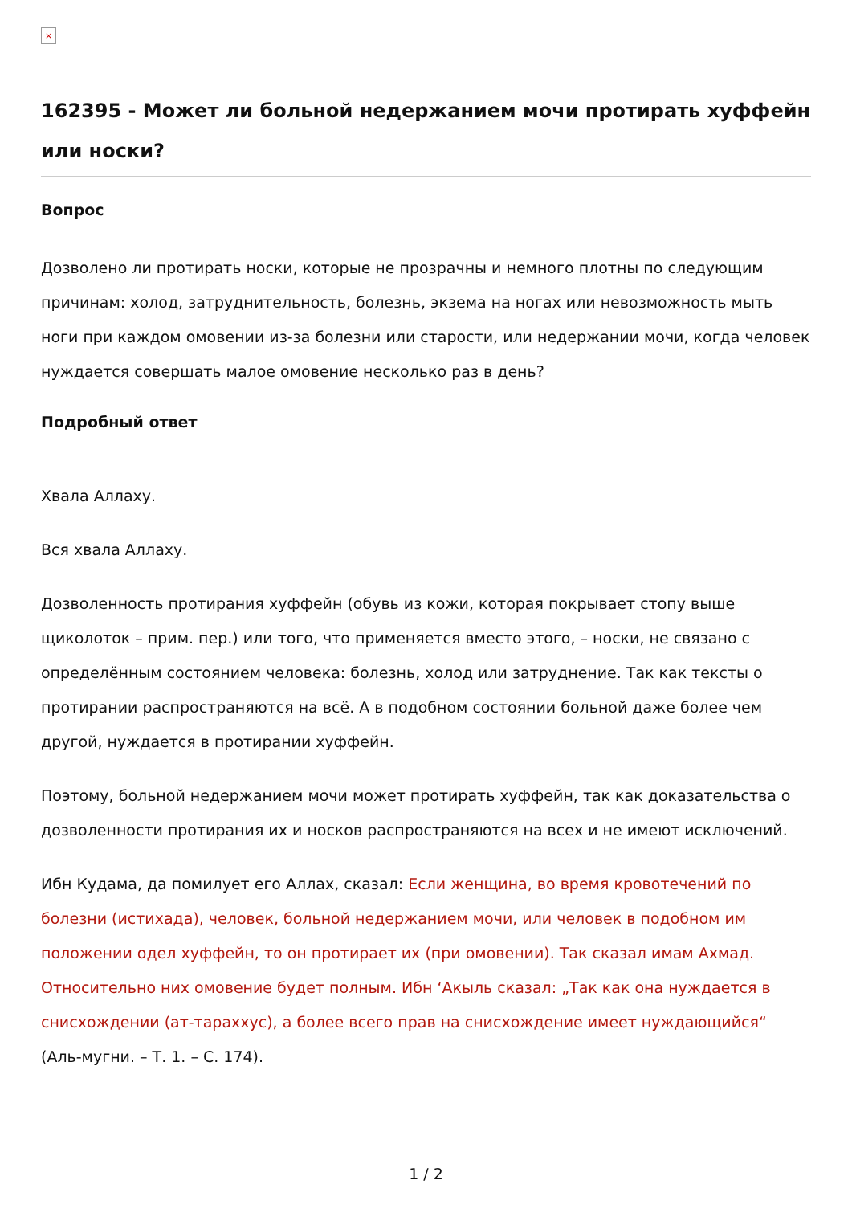×
162395 - Может ли больной недержанием мочи протирать хуффейн или носки?
Вопрос
Дозволено ли протирать носки, которые не прозрачны и немного плотны по следующим причинам: холод, затруднительность, болезнь, экзема на ногах или невозможность мыть ноги при каждом омовении из-за болезни или старости, или недержании мочи, когда человек нуждается совершать малое омовение несколько раз в день?
Подробный ответ
Хвала Аллаху.
Вся хвала Аллаху.
Дозволенность протирания хуффейн (обувь из кожи, которая покрывает стопу выше щиколоток – прим. пер.) или того, что применяется вместо этого, – носки, не связано с определённым состоянием человека: болезнь, холод или затруднение. Так как тексты о протирании распространяются на всё. А в подобном состоянии больной даже более чем другой, нуждается в протирании хуффейн.
Поэтому, больной недержанием мочи может протирать хуффейн, так как доказательства о дозволенности протирания их и носков распространяются на всех и не имеют исключений.
Ибн Кудама, да помилует его Аллах, сказал: Если женщина, во время кровотечений по болезни (истихада), человек, больной недержанием мочи, или человек в подобном им положении одел хуффейн, то он протирает их (при омовении). Так сказал имам Ахмад. Относительно них омовение будет полным. Ибн ‘Акыль сказал: „Так как она нуждается в снисхождении (ат-тараххус), а более всего прав на снисхождение имеет нуждающийся“ (Аль-мугни. – Т. 1. – С. 174).
1 / 2